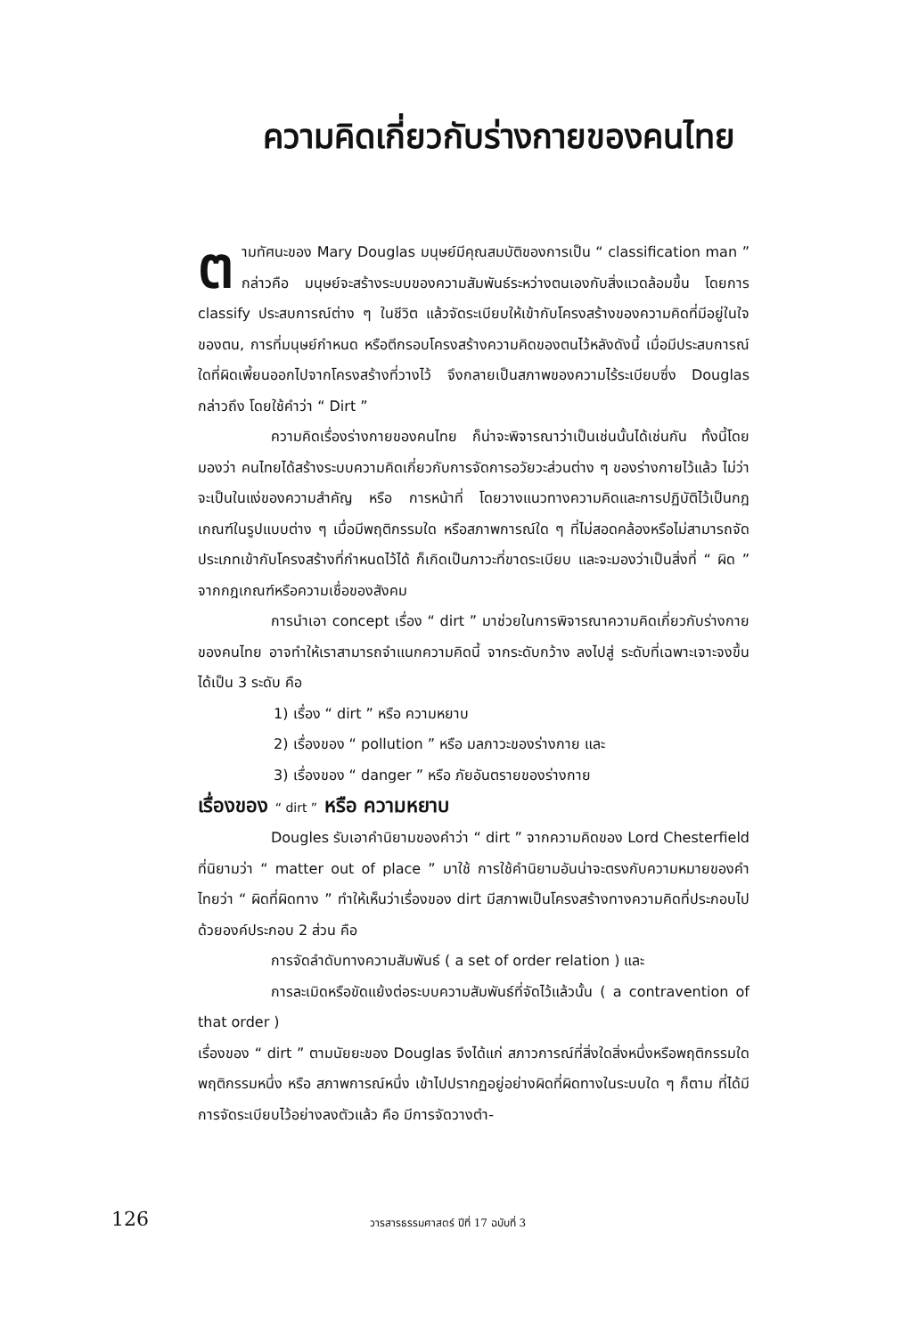ความคิดเกี่ยวกับร่างกายของคนไทย
ตามทัศนะของ Mary Douglas มนุษย์มีคุณสมบัติของการเป็น “ classification man ” กล่าวคือ มนุษย์จะสร้างระบบของความสัมพันธ์ระหว่างตนเองกับสิ่งแวดล้อมขึ้น โดยการ classify ประสบการณ์ต่าง ๆ ในชีวิต แล้วจัดระเบียบให้เข้ากับโครงสร้างของความคิดที่มีอยู่ในใจของตน, การที่มนุษย์กำหนด หรือตีกรอบโครงสร้างความคิดของตนไว้หลังดังนี้ เมื่อมีประสบการณ์ใดที่ผิดเพี้ยนออกไปจากโครงสร้างที่วางไว้ จึงกลายเป็นสภาพของความไร้ระเบียบซึ่ง Douglas กล่าวถึง โดยใช้คำว่า “ Dirt ”
ความคิดเรื่องร่างกายของคนไทย ก็น่าจะพิจารณาว่าเป็นเช่นนั้นได้เช่นกัน ทั้งนี้โดยมองว่า คนไทยได้สร้างระบบความคิดเกี่ยวกับการจัดการอวัยวะส่วนต่าง ๆ ของร่างกายไว้แล้ว ไม่ว่าจะเป็นในแง่ของความสำคัญ หรือ การหน้าที่ โดยวางแนวทางความคิดและการปฏิบัติไว้เป็นกฎเกณฑ์ในรูปแบบต่าง ๆ เมื่อมีพฤติกรรมใด หรือสภาพการณ์ใด ๆ ที่ไม่สอดคล้องหรือไม่สามารถจัดประเภทเข้ากับโครงสร้างที่กำหนดไว้ได้ ก็เกิดเป็นภาวะที่ขาดระเบียบ และจะมองว่าเป็นสิ่งที่ “ ผิด ” จากกฎเกณฑ์หรือความเชื่อของสังคม
การนำเอา concept เรื่อง “ dirt ” มาช่วยในการพิจารณาความคิดเกี่ยวกับร่างกายของคนไทย อาจทำให้เราสามารถจำแนกความคิดนี้ จากระดับกว้าง ลงไปสู่ ระดับที่เฉพาะเจาะจงขึ้นได้เป็น 3 ระดับ คือ
1) เรื่อง “ dirt ” หรือ ความหยาบ
2) เรื่องของ “ pollution ” หรือ มลภาวะของร่างกาย และ
3) เรื่องของ “ danger ” หรือ ภัยอันตรายของร่างกาย
เรื่องของ “ dirt ” หรือ ความหยาบ
Dougles รับเอาคำนิยามของคำว่า “ dirt ” จากความคิดของ Lord Chesterfield ที่นิยามว่า “ matter out of place ” มาใช้ การใช้คำนิยามอันน่าจะตรงกับความหมายของคำไทยว่า “ ผิดที่ผิดทาง ” ทำให้เห็นว่าเรื่องของ dirt มีสภาพเป็นโครงสร้างทางความคิดที่ประกอบไปด้วยองค์ประกอบ 2 ส่วน คือ
การจัดลำดับทางความสัมพันธ์ ( a set of order relation ) และ
การละเมิดหรือขัดแย้งต่อระบบความสัมพันธ์ที่จัดไว้แล้วนั้น ( a contravention of that order )
เรื่องของ “ dirt ” ตามนัยยะของ Douglas จึงได้แก่ สภาวการณ์ที่สิ่งใดสิ่งหนึ่งหรือพฤติกรรมใดพฤติกรรมหนึ่ง หรือ สภาพการณ์หนึ่ง เข้าไปปรากฏอยู่อย่างผิดที่ผิดทางในระบบใด ๆ ก็ตาม ที่ได้มีการจัดระเบียบไว้อย่างลงตัวแล้ว คือ มีการจัดวางตำ-
126 วารสารธรรมศาสตร์ ปีที่ 17 ฉบับที่ 3